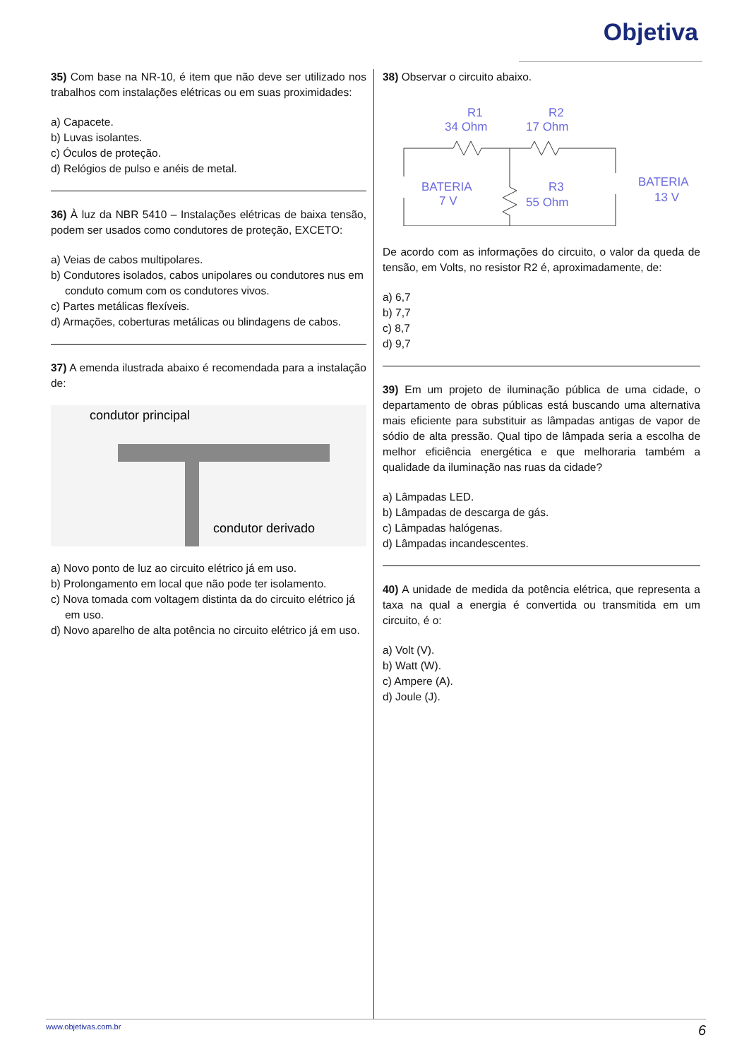Objetiva
35) Com base na NR-10, é item que não deve ser utilizado nos trabalhos com instalações elétricas ou em suas proximidades:
a) Capacete.
b) Luvas isolantes.
c) Óculos de proteção.
d) Relógios de pulso e anéis de metal.
36) À luz da NBR 5410 – Instalações elétricas de baixa tensão, podem ser usados como condutores de proteção, EXCETO:
a) Veias de cabos multipolares.
b) Condutores isolados, cabos unipolares ou condutores nus em conduto comum com os condutores vivos.
c) Partes metálicas flexíveis.
d) Armações, coberturas metálicas ou blindagens de cabos.
37) A emenda ilustrada abaixo é recomendada para a instalação de:
condutor principal
condutor derivado
a) Novo ponto de luz ao circuito elétrico já em uso.
b) Prolongamento em local que não pode ter isolamento.
c) Nova tomada com voltagem distinta da do circuito elétrico já em uso.
d) Novo aparelho de alta potência no circuito elétrico já em uso.
38) Observar o circuito abaixo.
R1
34 Ohm
R2
17 Ohm
BATERIA
7 V
R3
55 Ohm
BATERIA
13 V
De acordo com as informações do circuito, o valor da queda de tensão, em Volts, no resistor R2 é, aproximadamente, de:
a) 6,7
b) 7,7
c) 8,7
d) 9,7
39) Em um projeto de iluminação pública de uma cidade, o departamento de obras públicas está buscando uma alternativa mais eficiente para substituir as lâmpadas antigas de vapor de sódio de alta pressão. Qual tipo de lâmpada seria a escolha de melhor eficiência energética e que melhoraria também a qualidade da iluminação nas ruas da cidade?
a) Lâmpadas LED.
b) Lâmpadas de descarga de gás.
c) Lâmpadas halógenas.
d) Lâmpadas incandescentes.
40) A unidade de medida da potência elétrica, que representa a taxa na qual a energia é convertida ou transmitida em um circuito, é o:
a) Volt (V).
b) Watt (W).
c) Ampere (A).
d) Joule (J).
www.objetivas.com.br 6